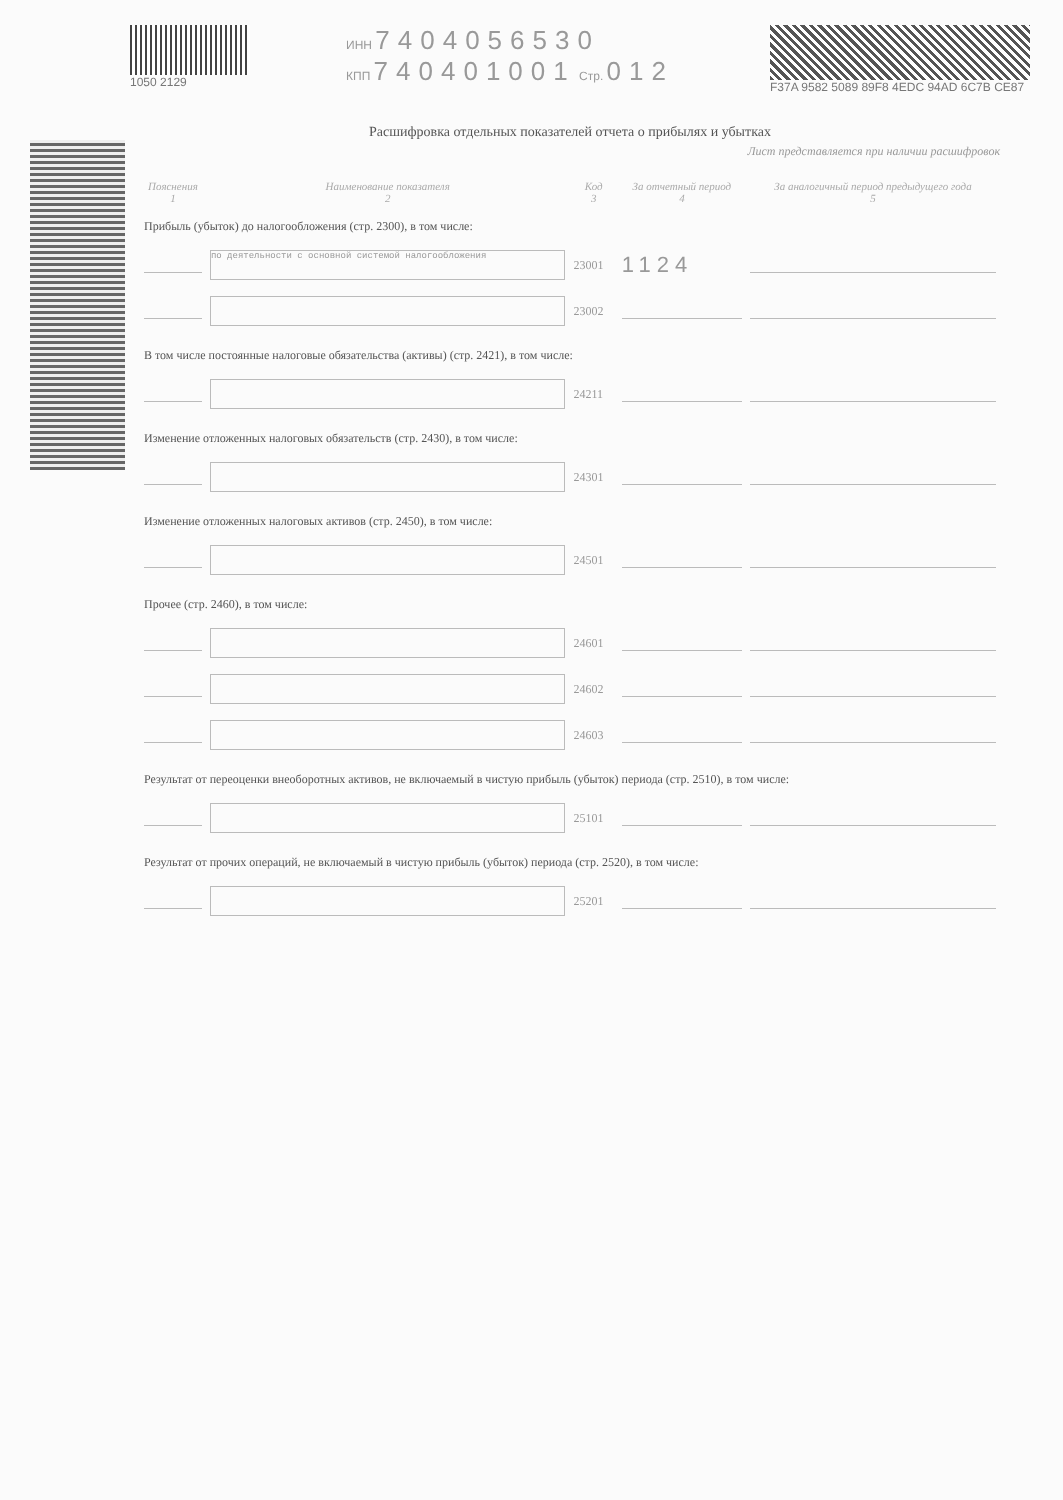1050 2129 ИНН 7404056530
КПП 740401001 Стр. 012
F37A 9582 5089 89F8 4EDC 94AD 6C7B CE87
Расшифровка отдельных показателей отчета о прибылях и убытках
Лист представляется при наличии расшифровок
| Пояснения 1 | Наименование показателя 2 | Код 3 | За отчетный период 4 | За аналогичный период предыдущего года 5 |
| --- | --- | --- | --- | --- |
| Прибыль (убыток) до налогообложения (стр. 2300), в том числе: | | | | |
| | по деятельности с основной системой налогообложения | 23001 | 1124 | |
| | | 23002 | | |
| В том числе постоянные налоговые обязательства (активы) (стр. 2421), в том числе: | | | | |
| | | 24211 | | |
| Изменение отложенных налоговых обязательств (стр. 2430), в том числе: | | | | |
| | | 24301 | | |
| Изменение отложенных налоговых активов (стр. 2450), в том числе: | | | | |
| | | 24501 | | |
| Прочее (стр. 2460), в том числе: | | | | |
| | | 24601 | | |
| | | 24602 | | |
| | | 24603 | | |
| Результат от переоценки внеоборотных активов, не включаемый в чистую прибыль (убыток) периода (стр. 2510), в том числе: | | | | |
| | | 25101 | | |
| Результат от прочих операций, не включаемый в чистую прибыль (убыток) периода (стр. 2520), в том числе: | | | | |
| | | 25201 | | |